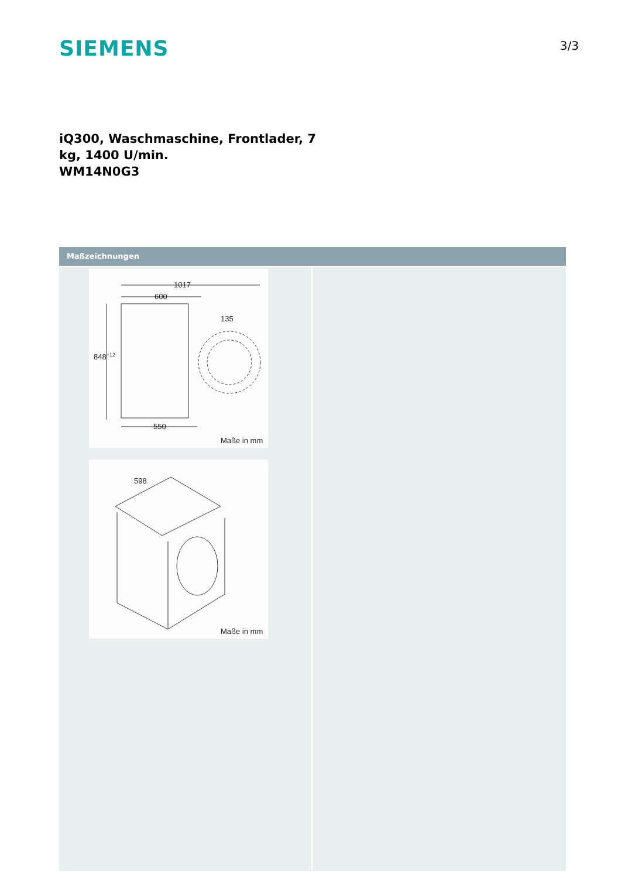SIEMENS
3/3
iQ300, Waschmaschine, Frontlader, 7
kg, 1400 U/min.
WM14N0G3
Maßzeichnungen
1017
600
848+12
550
135
Maße in mm
598
Maße in mm